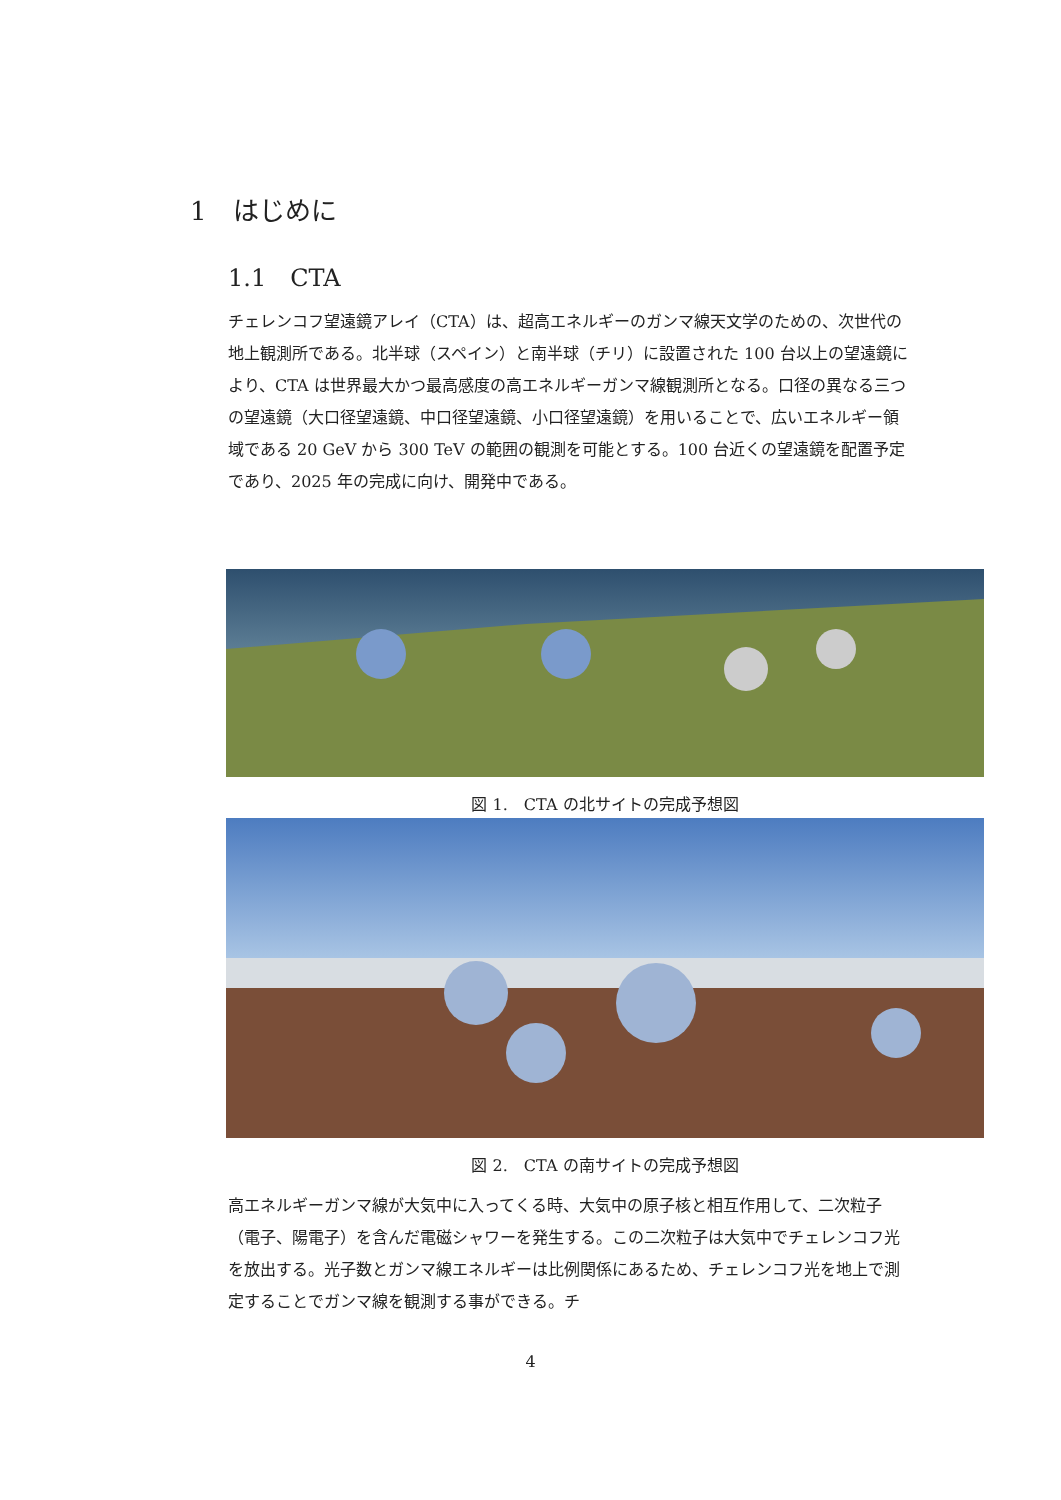1　はじめに
1.1　CTA
チェレンコフ望遠鏡アレイ（CTA）は、超高エネルギーのガンマ線天文学のための、次世代の地上観測所である。北半球（スペイン）と南半球（チリ）に設置された 100 台以上の望遠鏡により、CTA は世界最大かつ最高感度の高エネルギーガンマ線観測所となる。口径の異なる三つの望遠鏡（大口径望遠鏡、中口径望遠鏡、小口径望遠鏡）を用いることで、広いエネルギー領域である 20 GeV から 300 TeV の範囲の観測を可能とする。100 台近くの望遠鏡を配置予定であり、2025 年の完成に向け、開発中である。
図 1.　CTA の北サイトの完成予想図
図 2.　CTA の南サイトの完成予想図
高エネルギーガンマ線が大気中に入ってくる時、大気中の原子核と相互作用して、二次粒子（電子、陽電子）を含んだ電磁シャワーを発生する。この二次粒子は大気中でチェレンコフ光を放出する。光子数とガンマ線エネルギーは比例関係にあるため、チェレンコフ光を地上で測定することでガンマ線を観測する事ができる。チ
4